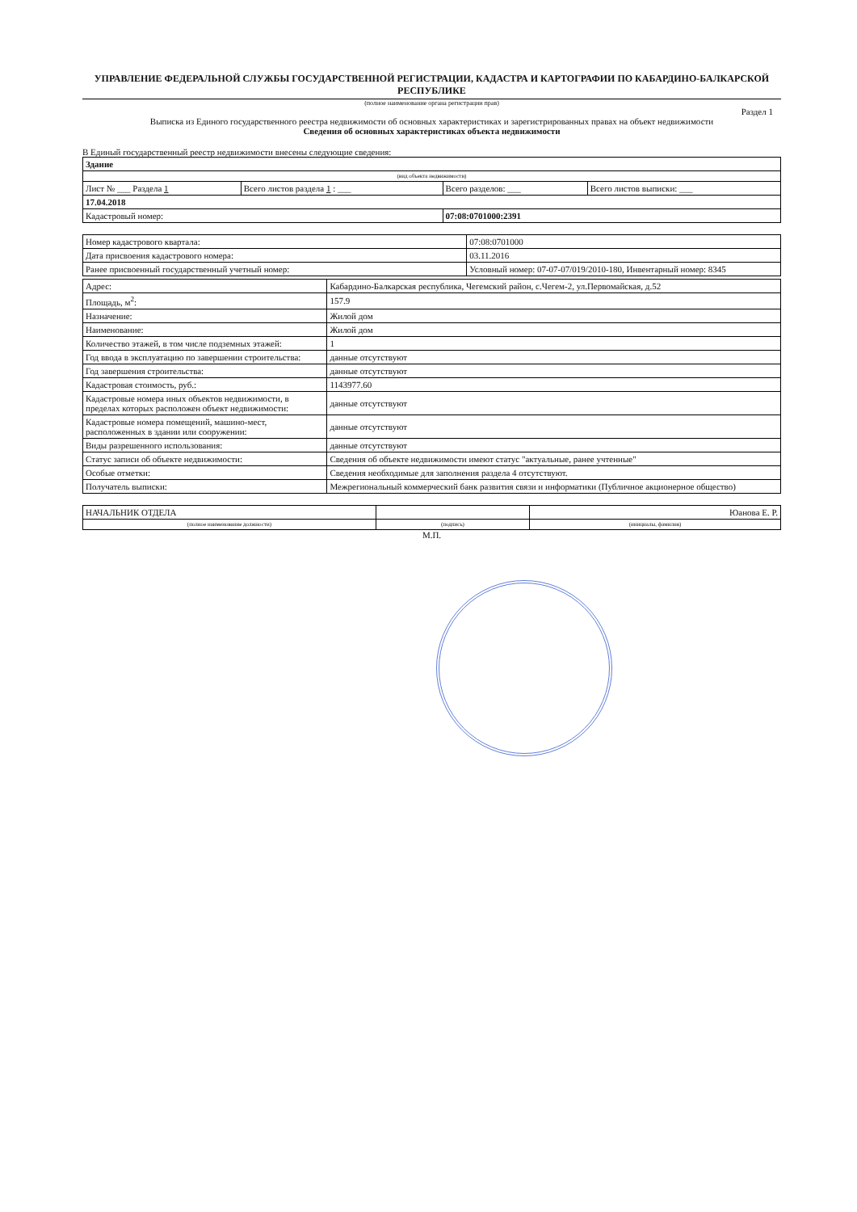УПРАВЛЕНИЕ ФЕДЕРАЛЬНОЙ СЛУЖБЫ ГОСУДАРСТВЕННОЙ РЕГИСТРАЦИИ, КАДАСТРА И КАРТОГРАФИИ ПО КАБАРДИНО-БАЛКАРСКОЙ РЕСПУБЛИКЕ
(полное наименование органа регистрации прав)
Раздел 1
Выписка из Единого государственного реестра недвижимости об основных характеристиках и зарегистрированных правах на объект недвижимости
Сведения об основных характеристиках объекта недвижимости
В Единый государственный реестр недвижимости внесены следующие сведения:
| Здание | | | |
| (вид объекта недвижимости) | | | |
| Лист № ___ Раздела 1 | Всего листов раздела 1 : ___ | Всего разделов: ___ | Всего листов выписки: ___ |
| 17.04.2018 | | | |
| Кадастровый номер: | | 07:08:0701000:2391 | |
| Номер кадастрового квартала: | 07:08:0701000 |
| Дата присвоения кадастрового номера: | 03.11.2016 |
| Ранее присвоенный государственный учетный номер: | Условный номер: 07-07-07/019/2010-180, Инвентарный номер: 8345 |
| Адрес: | Кабардино-Балкарская республика, Чегемский район, с.Чегем-2, ул.Первомайская, д.52 |
| Площадь, м<sup>2</sup>: | 157.9 |
| Назначение: | Жилой дом |
| Наименование: | Жилой дом |
| Количество этажей, в том числе подземных этажей: | 1 |
| Год ввода в эксплуатацию по завершении строительства: | данные отсутствуют |
| Год завершения строительства: | данные отсутствуют |
| Кадастровая стоимость, руб.: | 1143977.60 |
| Кадастровые номера иных объектов недвижимости, в пределах которых расположен объект недвижимости: | данные отсутствуют |
| Кадастровые номера помещений, машино-мест, расположенных в здании или сооружении: | данные отсутствуют |
| Виды разрешенного использования: | данные отсутствуют |
| Статус записи об объекте недвижимости: | Сведения об объекте недвижимости имеют статус "актуальные, ранее учтенные" |
| Особые отметки: | Сведения необходимые для заполнения раздела 4 отсутствуют. |
| Получатель выписки: | Межрегиональный коммерческий банк развития связи и информатики (Публичное акционерное общество) |
| НАЧАЛЬНИК ОТДЕЛА | | Юанова Е. Р. |
| (полное наименование должности) | (подпись) | (инициалы, фамилия) |
М.П.